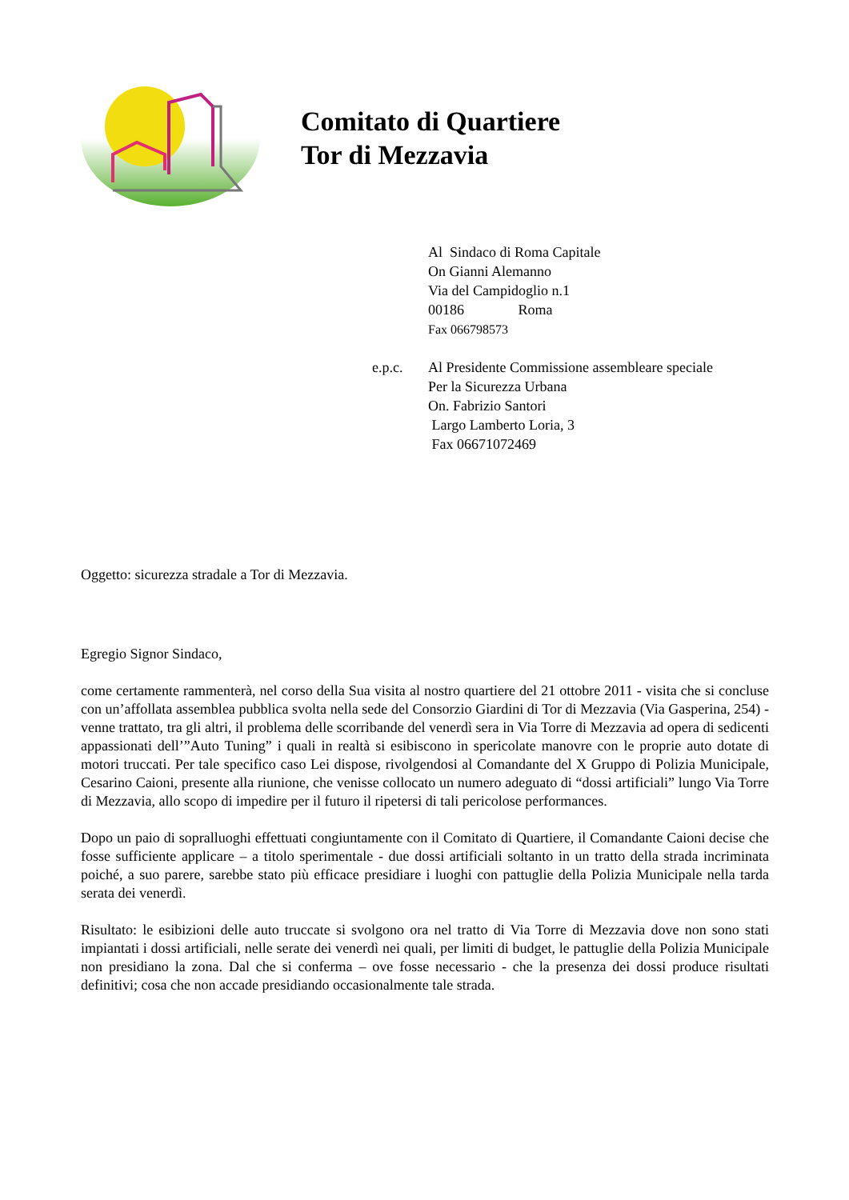Comitato di Quartiere
Tor di Mezzavia
Al Sindaco di Roma Capitale
On Gianni Alemanno
Via del Campidoglio n.1
00186 Roma
Fax 066798573
e.p.c. Al Presidente Commissione assembleare speciale
Per la Sicurezza Urbana
On. Fabrizio Santori
Largo Lamberto Loria, 3
Fax 06671072469
Oggetto: sicurezza stradale a Tor di Mezzavia.
Egregio Signor Sindaco,
come certamente rammenterà, nel corso della Sua visita al nostro quartiere del 21 ottobre 2011 - visita che si concluse con un’affollata assemblea pubblica svolta nella sede del Consorzio Giardini di Tor di Mezzavia (Via Gasperina, 254) - venne trattato, tra gli altri, il problema delle scorribande del venerdì sera in Via Torre di Mezzavia ad opera di sedicenti appassionati dell’”Auto Tuning” i quali in realtà si esibiscono in spericolate manovre con le proprie auto dotate di motori truccati. Per tale specifico caso Lei dispose, rivolgendosi al Comandante del X Gruppo di Polizia Municipale, Cesarino Caioni, presente alla riunione, che venisse collocato un numero adeguato di “dossi artificiali” lungo Via Torre di Mezzavia, allo scopo di impedire per il futuro il ripetersi di tali pericolose performances.
Dopo un paio di sopralluoghi effettuati congiuntamente con il Comitato di Quartiere, il Comandante Caioni decise che fosse sufficiente applicare – a titolo sperimentale - due dossi artificiali soltanto in un tratto della strada incriminata poiché, a suo parere, sarebbe stato più efficace presidiare i luoghi con pattuglie della Polizia Municipale nella tarda serata dei venerdì.
Risultato: le esibizioni delle auto truccate si svolgono ora nel tratto di Via Torre di Mezzavia dove non sono stati impiantati i dossi artificiali, nelle serate dei venerdì nei quali, per limiti di budget, le pattuglie della Polizia Municipale non presidiano la zona. Dal che si conferma – ove fosse necessario - che la presenza dei dossi produce risultati definitivi; cosa che non accade presidiando occasionalmente tale strada.